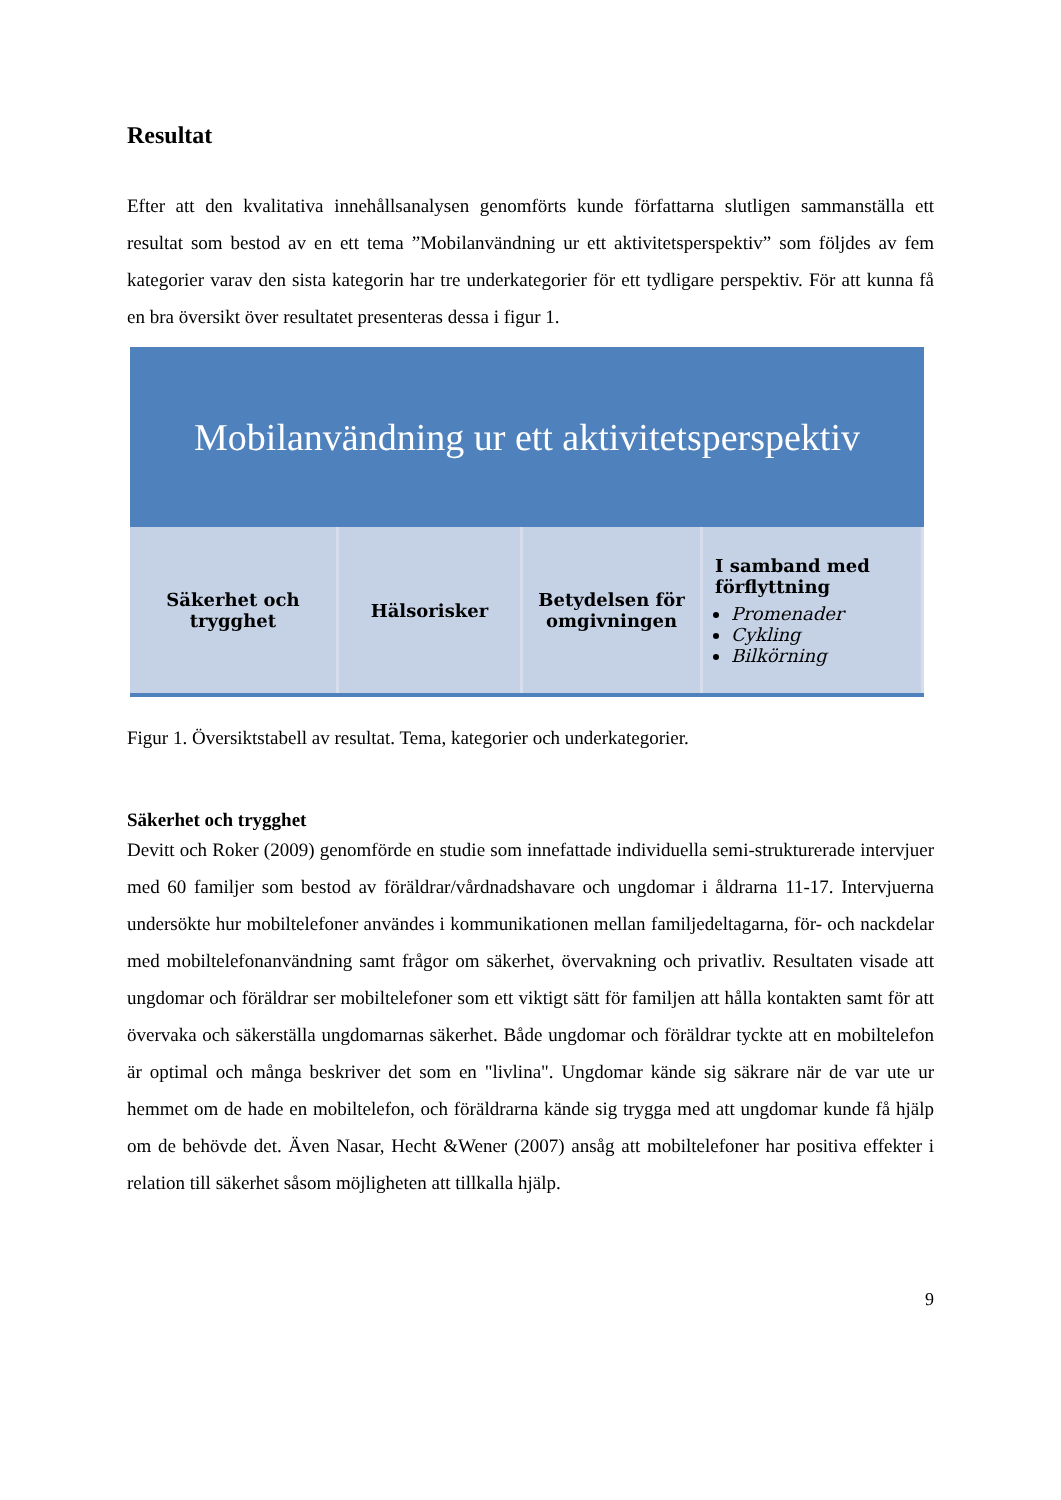Resultat
Efter att den kvalitativa innehållsanalysen genomförts kunde författarna slutligen sammanställa ett resultat som bestod av en ett tema ”Mobilanvändning ur ett aktivitetsperspektiv” som följdes av fem kategorier varav den sista kategorin har tre underkategorier för ett tydligare perspektiv. För att kunna få en bra översikt över resultatet presenteras dessa i figur 1.
Mobilanvändning ur ett aktivitetsperspektiv
Säkerhet och
trygghet
Hälsorisker Betydelsen för
omgivningen
I samband med
förflyttning
Promenader
Cykling
Bilkörning
Figur 1. Översiktstabell av resultat. Tema, kategorier och underkategorier.
Säkerhet och trygghet
Devitt och Roker (2009) genomförde en studie som innefattade individuella semi-strukturerade intervjuer med 60 familjer som bestod av föräldrar/vårdnadshavare och ungdomar i åldrarna 11-17. Intervjuerna undersökte hur mobiltelefoner användes i kommunikationen mellan familjedeltagarna, för- och nackdelar med mobiltelefonanvändning samt frågor om säkerhet, övervakning och privatliv. Resultaten visade att ungdomar och föräldrar ser mobiltelefoner som ett viktigt sätt för familjen att hålla kontakten samt för att övervaka och säkerställa ungdomarnas säkerhet. Både ungdomar och föräldrar tyckte att en mobiltelefon är optimal och många beskriver det som en "livlina". Ungdomar kände sig säkrare när de var ute ur hemmet om de hade en mobiltelefon, och föräldrarna kände sig trygga med att ungdomar kunde få hjälp om de behövde det. Även Nasar, Hecht &Wener (2007) ansåg att mobiltelefoner har positiva effekter i relation till säkerhet såsom möjligheten att tillkalla hjälp.
9